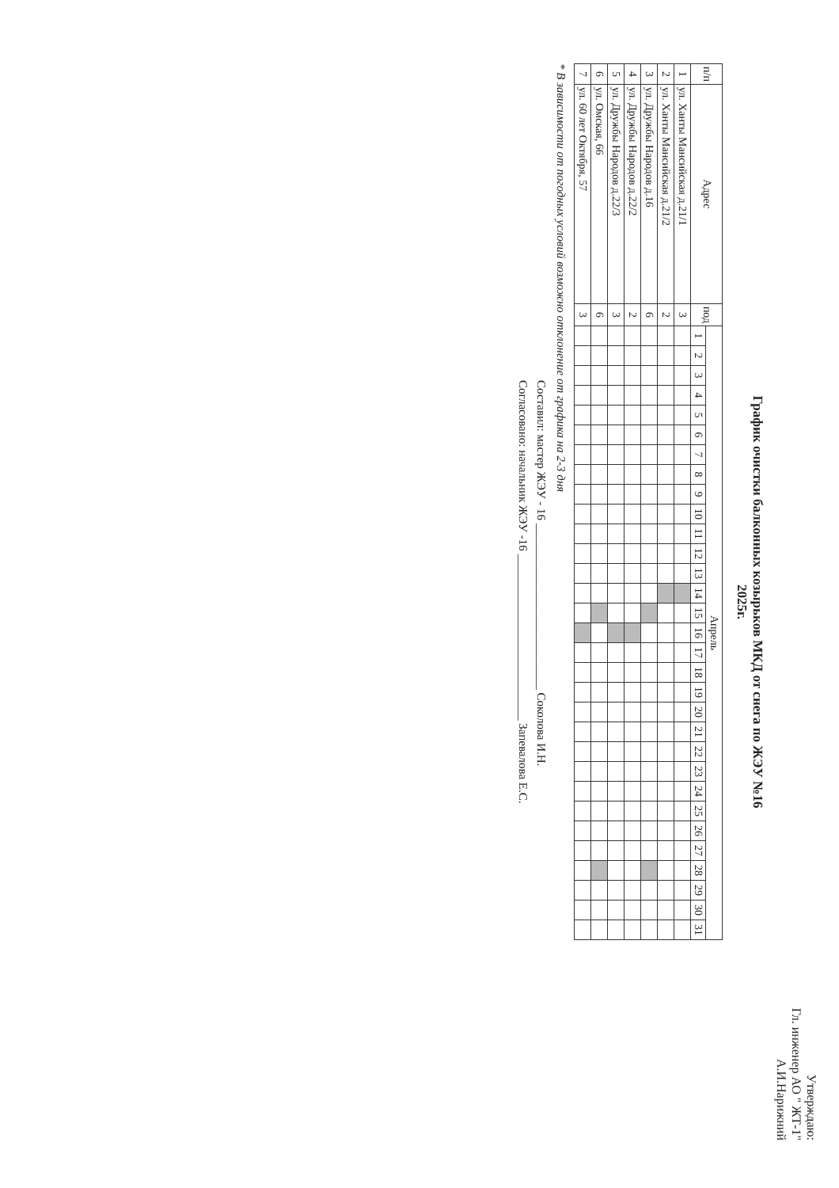Утверждаю:
Гл. инженер АО " ЖТ-1"
А.И.Нарижний
График очистки балконных козырьков МКД от снега по ЖЭУ №16
2025г.
| п/п | Адрес | под | Апрель | | | | | | | | | | | | | | | | | | | | | | | | | | | | | | |
| --- | --- | --- | --- | --- | --- | --- | --- | --- | --- | --- | --- | --- | --- | --- | --- | --- | --- | --- | --- | --- | --- | --- | --- | --- | --- | --- | --- | --- | --- | --- | --- | --- | --- |
| | | | 1 | 2 | 3 | 4 | 5 | 6 | 7 | 8 | 9 | 10 | 11 | 12 | 13 | 14 | 15 | 16 | 17 | 18 | 19 | 20 | 21 | 22 | 23 | 24 | 25 | 26 | 27 | 28 | 29 | 30 | 31 |
| 1 | ул. Ханты Мансийская д.21/1 | 3 | | | | | | | | | | | | | | | | | | | | | | | | | | | | | | | |
| 2 | ул. Ханты Мансийская д.21/2 | 2 | | | | | | | | | | | | | | | | | | | | | | | | | | | | | | | |
| 3 | ул. Дружбы Народов д.16 | 6 | | | | | | | | | | | | | | | | | | | | | | | | | | | | | | | |
| 4 | ул. Дружбы Народов д.22/2 | 2 | | | | | | | | | | | | | | | | | | | | | | | | | | | | | | | |
| 5 | ул. Дружбы Народов д.22/3 | 3 | | | | | | | | | | | | | | | | | | | | | | | | | | | | | | | |
| 6 | ул. Омская, 66 | 6 | | | | | | | | | | | | | | | | | | | | | | | | | | | | | | | |
| 7 | ул. 60 лет Октября, 57 | 3 | | | | | | | | | | | | | | | | | | | | | | | | | | | | | | | |
* В зависимости от погодных условий возможно отклонение от графика на 2-3 дня
Составил: мастер ЖЭУ - 16 ____________________________ Соколова И.Н.
Согласовано: начальник ЖЭУ -16 ____________________________ Запевалова Е.С.